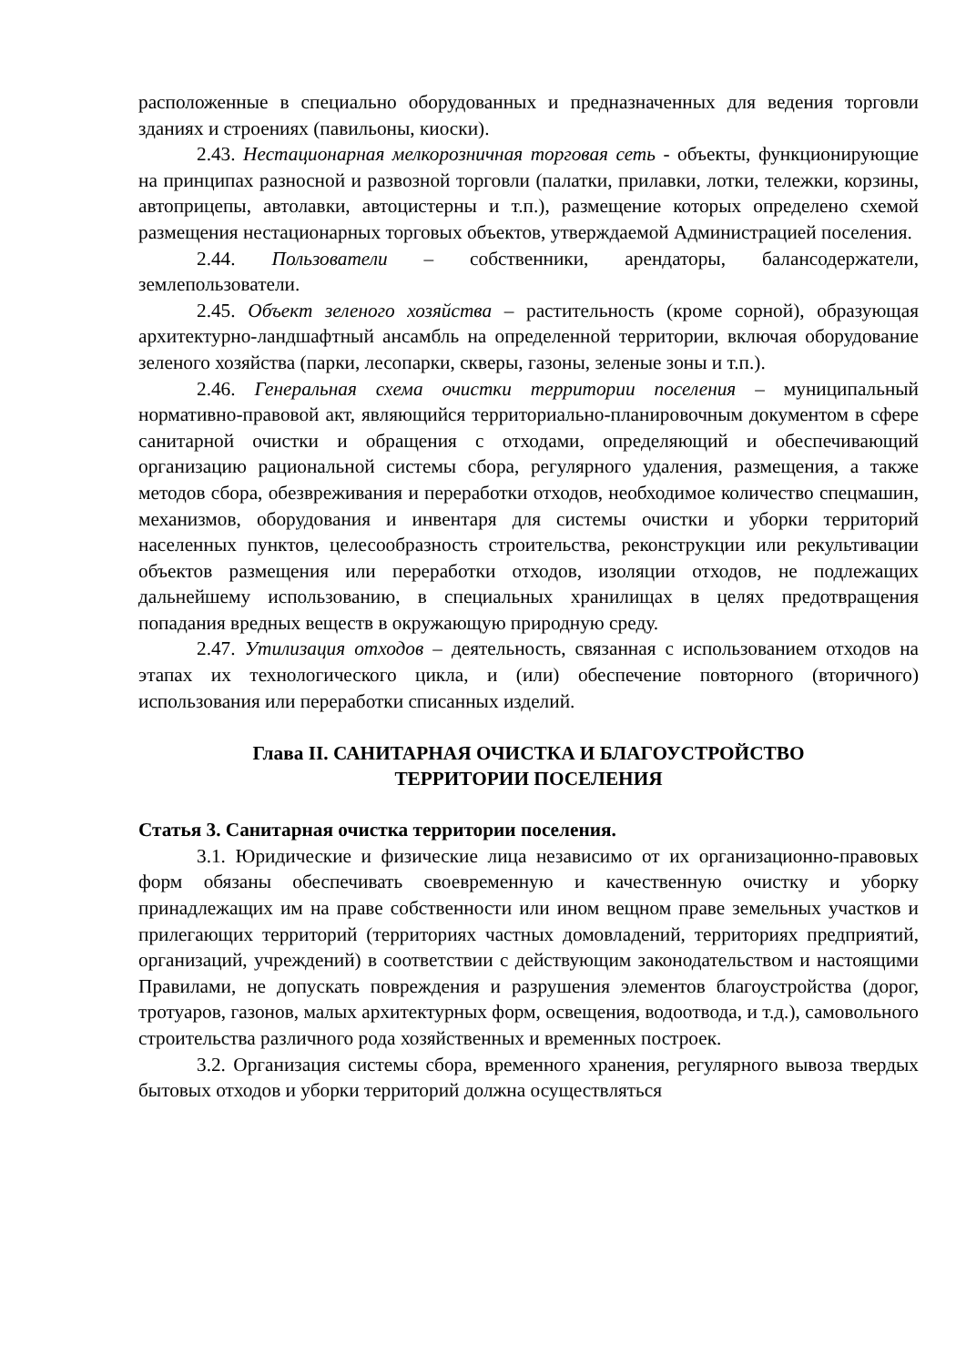расположенные в специально оборудованных и предназначенных для ведения торговли зданиях и строениях (павильоны, киоски).
2.43. Нестационарная мелкорозничная торговая сеть - объекты, функционирующие на принципах разносной и развозной торговли (палатки, прилавки, лотки, тележки, корзины, автоприцепы, автолавки, автоцистерны и т.п.), размещение которых определено схемой размещения нестационарных торговых объектов, утверждаемой Администрацией поселения.
2.44. Пользователи – собственники, арендаторы, балансодержатели, землепользователи.
2.45. Объект зеленого хозяйства – растительность (кроме сорной), образующая архитектурно-ландшафтный ансамбль на определенной территории, включая оборудование зеленого хозяйства (парки, лесопарки, скверы, газоны, зеленые зоны и т.п.).
2.46. Генеральная схема очистки территории поселения – муниципальный нормативно-правовой акт, являющийся территориально-планировочным документом в сфере санитарной очистки и обращения с отходами, определяющий и обеспечивающий организацию рациональной системы сбора, регулярного удаления, размещения, а также методов сбора, обезвреживания и переработки отходов, необходимое количество спецмашин, механизмов, оборудования и инвентаря для системы очистки и уборки территорий населенных пунктов, целесообразность строительства, реконструкции или рекультивации объектов размещения или переработки отходов, изоляции отходов, не подлежащих дальнейшему использованию, в специальных хранилищах в целях предотвращения попадания вредных веществ в окружающую природную среду.
2.47. Утилизация отходов – деятельность, связанная с использованием отходов на этапах их технологического цикла, и (или) обеспечение повторного (вторичного) использования или переработки списанных изделий.
Глава II. САНИТАРНАЯ ОЧИСТКА И БЛАГОУСТРОЙСТВО
ТЕРРИТОРИИ ПОСЕЛЕНИЯ
Статья 3. Санитарная очистка территории поселения.
3.1. Юридические и физические лица независимо от их организационно-правовых форм обязаны обеспечивать своевременную и качественную очистку и уборку принадлежащих им на праве собственности или ином вещном праве земельных участков и прилегающих территорий (территориях частных домовладений, территориях предприятий, организаций, учреждений) в соответствии с действующим законодательством и настоящими Правилами, не допускать повреждения и разрушения элементов благоустройства (дорог, тротуаров, газонов, малых архитектурных форм, освещения, водоотвода, и т.д.), самовольного строительства различного рода хозяйственных и временных построек.
3.2. Организация системы сбора, временного хранения, регулярного вывоза твердых бытовых отходов и уборки территорий должна осуществляться